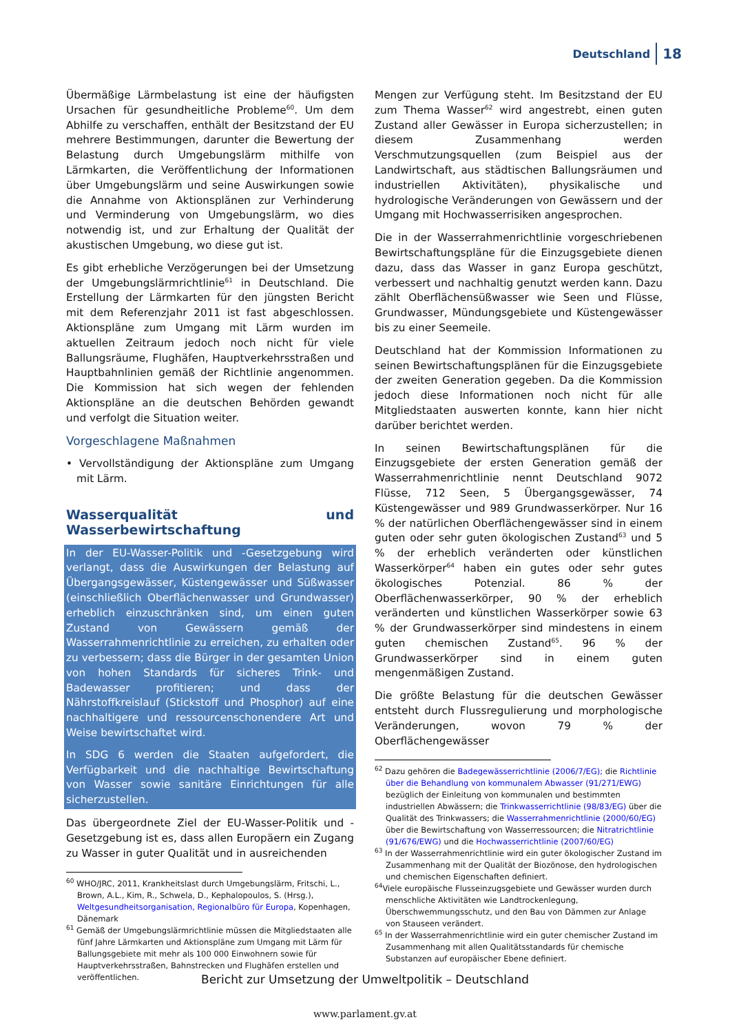Deutschland 18
Übermäßige Lärmbelastung ist eine der häufigsten Ursachen für gesundheitliche Probleme<sup>60</sup>. Um dem Abhilfe zu verschaffen, enthält der Besitzstand der EU mehrere Bestimmungen, darunter die Bewertung der Belastung durch Umgebungslärm mithilfe von Lärmkarten, die Veröffentlichung der Informationen über Umgebungslärm und seine Auswirkungen sowie die Annahme von Aktionsplänen zur Verhinderung und Verminderung von Umgebungslärm, wo dies notwendig ist, und zur Erhaltung der Qualität der akustischen Umgebung, wo diese gut ist.
Es gibt erhebliche Verzögerungen bei der Umsetzung der Umgebungslärmrichtlinie<sup>61</sup> in Deutschland. Die Erstellung der Lärmkarten für den jüngsten Bericht mit dem Referenzjahr 2011 ist fast abgeschlossen. Aktionspläne zum Umgang mit Lärm wurden im aktuellen Zeitraum jedoch noch nicht für viele Ballungsräume, Flughäfen, Hauptverkehrsstraßen und Hauptbahnlinien gemäß der Richtlinie angenommen. Die Kommission hat sich wegen der fehlenden Aktionspläne an die deutschen Behörden gewandt und verfolgt die Situation weiter.
Vorgeschlagene Maßnahmen
• Vervollständigung der Aktionspläne zum Umgang mit Lärm.
Wasserqualität und Wasserbewirtschaftung
In der EU-Wasser-Politik und -Gesetzgebung wird verlangt, dass die Auswirkungen der Belastung auf Übergangsgewässer, Küstengewässer und Süßwasser (einschließlich Oberflächenwasser und Grundwasser) erheblich einzuschränken sind, um einen guten Zustand von Gewässern gemäß der Wasserrahmenrichtlinie zu erreichen, zu erhalten oder zu verbessern; dass die Bürger in der gesamten Union von hohen Standards für sicheres Trink- und Badewasser profitieren; und dass der Nährstoffkreislauf (Stickstoff und Phosphor) auf eine nachhaltigere und ressourcenschonendere Art und Weise bewirtschaftet wird.
In SDG 6 werden die Staaten aufgefordert, die Verfügbarkeit und die nachhaltige Bewirtschaftung von Wasser sowie sanitäre Einrichtungen für alle sicherzustellen.
Das übergeordnete Ziel der EU-Wasser-Politik und -Gesetzgebung ist es, dass allen Europäern ein Zugang zu Wasser in guter Qualität und in ausreichenden
<sup>60</sup> WHO/JRC, 2011, Krankheitslast durch Umgebungslärm, Fritschi, L., Brown, A.L., Kim, R., Schwela, D., Kephalopoulos, S. (Hrsg.), Weltgesundheitsorganisation, Regionalbüro für Europa, Kopenhagen, Dänemark
<sup>61</sup> Gemäß der Umgebungslärmrichtlinie müssen die Mitgliedstaaten alle fünf Jahre Lärmkarten und Aktionspläne zum Umgang mit Lärm für Ballungsgebiete mit mehr als 100 000 Einwohnern sowie für Hauptverkehrsstraßen, Bahnstrecken und Flughäfen erstellen und veröffentlichen.
Mengen zur Verfügung steht. Im Besitzstand der EU zum Thema Wasser<sup>62</sup> wird angestrebt, einen guten Zustand aller Gewässer in Europa sicherzustellen; in diesem Zusammenhang werden Verschmutzungsquellen (zum Beispiel aus der Landwirtschaft, aus städtischen Ballungsräumen und industriellen Aktivitäten), physikalische und hydrologische Veränderungen von Gewässern und der Umgang mit Hochwasserrisiken angesprochen.
Die in der Wasserrahmenrichtlinie vorgeschriebenen Bewirtschaftungspläne für die Einzugsgebiete dienen dazu, dass das Wasser in ganz Europa geschützt, verbessert und nachhaltig genutzt werden kann. Dazu zählt Oberflächensüßwasser wie Seen und Flüsse, Grundwasser, Mündungsgebiete und Küstengewässer bis zu einer Seemeile.
Deutschland hat der Kommission Informationen zu seinen Bewirtschaftungsplänen für die Einzugsgebiete der zweiten Generation gegeben. Da die Kommission jedoch diese Informationen noch nicht für alle Mitgliedstaaten auswerten konnte, kann hier nicht darüber berichtet werden.
In seinen Bewirtschaftungsplänen für die Einzugsgebiete der ersten Generation gemäß der Wasserrahmenrichtlinie nennt Deutschland 9072 Flüsse, 712 Seen, 5 Übergangsgewässer, 74 Küstengewässer und 989 Grundwasserkörper. Nur 16 % der natürlichen Oberflächengewässer sind in einem guten oder sehr guten ökologischen Zustand<sup>63</sup> und 5 % der erheblich veränderten oder künstlichen Wasserkörper<sup>64</sup> haben ein gutes oder sehr gutes ökologisches Potenzial. 86 % der Oberflächenwasserkörper, 90 % der erheblich veränderten und künstlichen Wasserkörper sowie 63 % der Grundwasserkörper sind mindestens in einem guten chemischen Zustand<sup>65</sup>. 96 % der Grundwasserkörper sind in einem guten mengenmäßigen Zustand.
Die größte Belastung für die deutschen Gewässer entsteht durch Flussregulierung und morphologische Veränderungen, wovon 79 % der Oberflächengewässer
<sup>62</sup> Dazu gehören die Badegewässerrichtlinie (2006/7/EG); die Richtlinie über die Behandlung von kommunalem Abwasser (91/271/EWG) bezüglich der Einleitung von kommunalen und bestimmten industriellen Abwässern; die Trinkwasserrichtlinie (98/83/EG) über die Qualität des Trinkwassers; die Wasserrahmenrichtlinie (2000/60/EG) über die Bewirtschaftung von Wasserressourcen; die Nitratrichtlinie (91/676/EWG) und die Hochwasserrichtlinie (2007/60/EG)
<sup>63</sup> In der Wasserrahmenrichtlinie wird ein guter ökologischer Zustand im Zusammenhang mit der Qualität der Biozönose, den hydrologischen und chemischen Eigenschaften definiert.
<sup>64</sup> Viele europäische Flusseinzugsgebiete und Gewässer wurden durch menschliche Aktivitäten wie Landtrockenlegung, Überschwemmungsschutz, und den Bau von Dämmen zur Anlage von Stauseen verändert.
<sup>65</sup> In der Wasserrahmenrichtlinie wird ein guter chemischer Zustand im Zusammenhang mit allen Qualitätsstandards für chemische Substanzen auf europäischer Ebene definiert.
Bericht zur Umsetzung der Umweltpolitik – Deutschland
www.parlament.gv.at